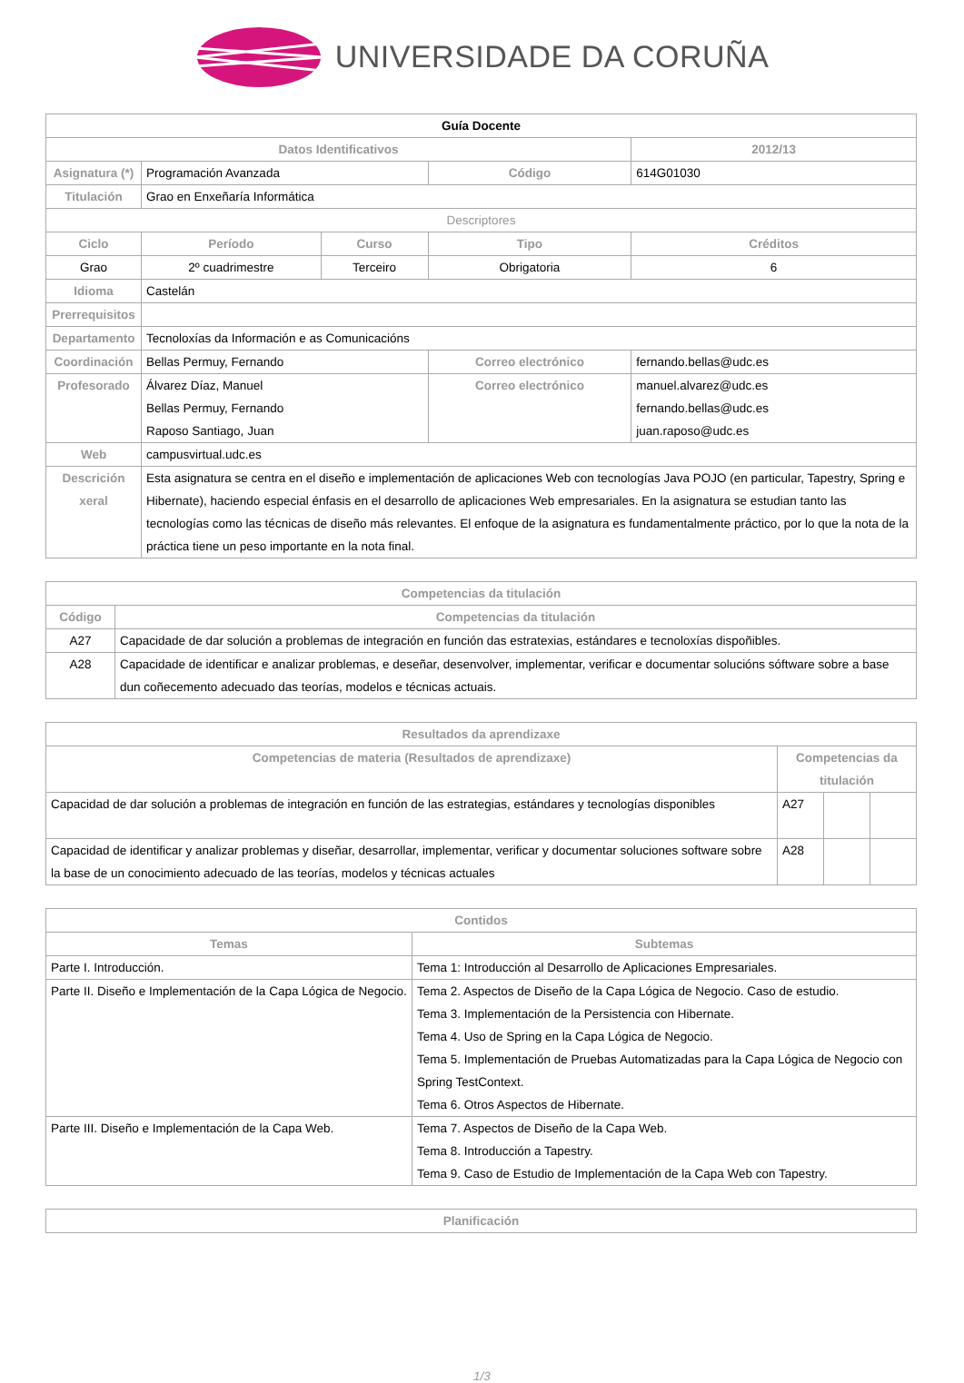UNIVERSIDADE DA CORUÑA
| Guía Docente | | | | | |
| --- | --- | --- | --- | --- | --- |
| Datos Identificativos | | | | | 2012/13 |
| Asignatura (*) | Programación Avanzada | | Código | | 614G01030 |
| Titulación | Grao en Enxeñaría Informática | | | | |
| Descriptores | | | | | |
| Ciclo | Período | Curso | Tipo | | Créditos |
| Grao | 2º cuadrimestre | Terceiro | Obrigatoria | | 6 |
| Idioma | Castelán | | | | |
| Prerrequisitos | | | | | |
| Departamento | Tecnoloxías da Información e as Comunicacións | | | | |
| Coordinación | Bellas Permuy, Fernando | | Correo electrónico | fernando.bellas@udc.es | |
| Profesorado | Álvarez Díaz, Manuel Bellas Permuy, Fernando Raposo Santiago, Juan | | Correo electrónico | manuel.alvarez@udc.es fernando.bellas@udc.es juan.raposo@udc.es | |
| Web | campusvirtual.udc.es | | | | |
| Descrición xeral | Esta asignatura se centra en el diseño e implementación de aplicaciones Web con tecnologías Java POJO (en particular, Tapestry, Spring e Hibernate), haciendo especial énfasis en el desarrollo de aplicaciones Web empresariales. En la asignatura se estudian tanto las tecnologías como las técnicas de diseño más relevantes. El enfoque de la asignatura es fundamentalmente práctico, por lo que la nota de la práctica tiene un peso importante en la nota final. | | | | |
| Competencias da titulación | |
| --- | --- |
| Código | Competencias da titulación |
| A27 | Capacidade de dar solución a problemas de integración en función das estratexias, estándares e tecnoloxías dispoñibles. |
| A28 | Capacidade de identificar e analizar problemas, e deseñar, desenvolver, implementar, verificar e documentar solucións sóftware sobre a base dun coñecemento adecuado das teorías, modelos e técnicas actuais. |
| Resultados da aprendizaxe | | | |
| --- | --- | --- | --- |
| Competencias de materia (Resultados de aprendizaxe) | Competencias da titulación | | |
| Capacidad de dar solución a problemas de integración en función de las estrategias, estándares y tecnologías disponibles | A27 | | |
| Capacidad de identificar y analizar problemas y diseñar, desarrollar, implementar, verificar y documentar soluciones software sobre la base de un conocimiento adecuado de las teorías, modelos y técnicas actuales | A28 | | |
| Contidos | |
| --- | --- |
| Temas | Subtemas |
| Parte I. Introducción. | Tema 1: Introducción al Desarrollo de Aplicaciones Empresariales. |
| Parte II. Diseño e Implementación de la Capa Lógica de Negocio. | Tema 2. Aspectos de Diseño de la Capa Lógica de Negocio. Caso de estudio. Tema 3. Implementación de la Persistencia con Hibernate. Tema 4. Uso de Spring en la Capa Lógica de Negocio. Tema 5. Implementación de Pruebas Automatizadas para la Capa Lógica de Negocio con Spring TestContext. Tema 6. Otros Aspectos de Hibernate. |
| Parte III. Diseño e Implementación de la Capa Web. | Tema 7. Aspectos de Diseño de la Capa Web. Tema 8. Introducción a Tapestry. Tema 9. Caso de Estudio de Implementación de la Capa Web con Tapestry. |
| Planificación |
| --- |
1/3